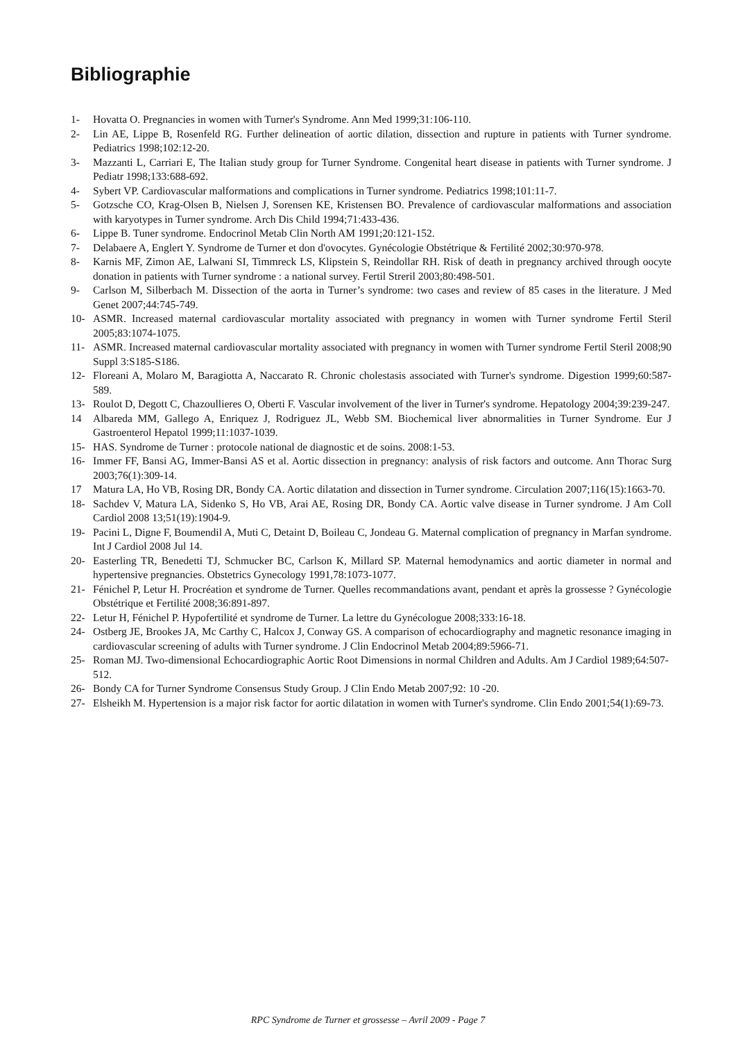Bibliographie
1- Hovatta O. Pregnancies in women with Turner's Syndrome. Ann Med 1999;31:106-110.
2- Lin AE, Lippe B, Rosenfeld RG. Further delineation of aortic dilation, dissection and rupture in patients with Turner syndrome. Pediatrics 1998;102:12-20.
3- Mazzanti L, Carriari E, The Italian study group for Turner Syndrome. Congenital heart disease in patients with Turner syndrome. J Pediatr 1998;133:688-692.
4- Sybert VP. Cardiovascular malformations and complications in Turner syndrome. Pediatrics 1998;101:11-7.
5- Gotzsche CO, Krag-Olsen B, Nielsen J, Sorensen KE, Kristensen BO. Prevalence of cardiovascular malformations and association with karyotypes in Turner syndrome. Arch Dis Child 1994;71:433-436.
6- Lippe B. Tuner syndrome. Endocrinol Metab Clin North AM 1991;20:121-152.
7- Delabaere A, Englert Y. Syndrome de Turner et don d'ovocytes. Gynécologie Obstétrique & Fertilité 2002;30:970-978.
8- Karnis MF, Zimon AE, Lalwani SI, Timmreck LS, Klipstein S, Reindollar RH. Risk of death in pregnancy archived through oocyte donation in patients with Turner syndrome : a national survey. Fertil Streril 2003;80:498-501.
9- Carlson M, Silberbach M. Dissection of the aorta in Turner’s syndrome: two cases and review of 85 cases in the literature. J Med Genet 2007;44:745-749.
10- ASMR. Increased maternal cardiovascular mortality associated with pregnancy in women with Turner syndrome Fertil Steril 2005;83:1074-1075.
11- ASMR. Increased maternal cardiovascular mortality associated with pregnancy in women with Turner syndrome Fertil Steril 2008;90 Suppl 3:S185-S186.
12- Floreani A, Molaro M, Baragiotta A, Naccarato R. Chronic cholestasis associated with Turner's syndrome. Digestion 1999;60:587-589.
13- Roulot D, Degott C, Chazoullieres O, Oberti F. Vascular involvement of the liver in Turner's syndrome. Hepatology 2004;39:239-247.
14 Albareda MM, Gallego A, Enriquez J, Rodriguez JL, Webb SM. Biochemical liver abnormalities in Turner Syndrome. Eur J Gastroenterol Hepatol 1999;11:1037-1039.
15- HAS. Syndrome de Turner : protocole national de diagnostic et de soins. 2008:1-53.
16- Immer FF, Bansi AG, Immer-Bansi AS et al. Aortic dissection in pregnancy: analysis of risk factors and outcome. Ann Thorac Surg 2003;76(1):309-14.
17 Matura LA, Ho VB, Rosing DR, Bondy CA. Aortic dilatation and dissection in Turner syndrome. Circulation 2007;116(15):1663-70.
18- Sachdev V, Matura LA, Sidenko S, Ho VB, Arai AE, Rosing DR, Bondy CA. Aortic valve disease in Turner syndrome. J Am Coll Cardiol 2008 13;51(19):1904-9.
19- Pacini L, Digne F, Boumendil A, Muti C, Detaint D, Boileau C, Jondeau G. Maternal complication of pregnancy in Marfan syndrome. Int J Cardiol 2008 Jul 14.
20- Easterling TR, Benedetti TJ, Schmucker BC, Carlson K, Millard SP. Maternal hemodynamics and aortic diameter in normal and hypertensive pregnancies. Obstetrics Gynecology 1991,78:1073-1077.
21- Fénichel P, Letur H. Procréation et syndrome de Turner. Quelles recommandations avant, pendant et après la grossesse ? Gynécologie Obstétrique et Fertilité 2008;36:891-897.
22- Letur H, Fénichel P. Hypofertilité et syndrome de Turner. La lettre du Gynécologue 2008;333:16-18.
24- Ostberg JE, Brookes JA, Mc Carthy C, Halcox J, Conway GS. A comparison of echocardiography and magnetic resonance imaging in cardiovascular screening of adults with Turner syndrome. J Clin Endocrinol Metab 2004;89:5966-71.
25- Roman MJ. Two-dimensional Echocardiographic Aortic Root Dimensions in normal Children and Adults. Am J Cardiol 1989;64:507-512.
26- Bondy CA for Turner Syndrome Consensus Study Group. J Clin Endo Metab 2007;92: 10 -20.
27- Elsheikh M. Hypertension is a major risk factor for aortic dilatation in women with Turner's syndrome. Clin Endo 2001;54(1):69-73.
RPC Syndrome de Turner et grossesse – Avril 2009 - Page 7